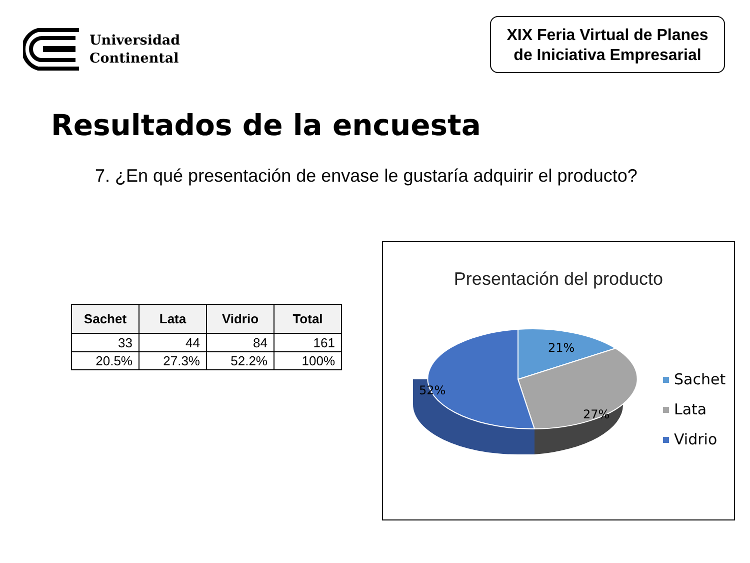Universidad
Continental
XIX Feria Virtual de Planes
de Iniciativa Empresarial
Resultados de la encuesta
7. ¿En qué presentación de envase le gustaría adquirir el producto?
| Sachet | Lata | Vidrio | Total |
| --- | --- | --- | --- |
| 33 | 44 | 84 | 161 |
| 20.5% | 27.3% | 52.2% | 100% |
Presentación del producto
21%
27%
52%
Sachet
Lata
Vidrio